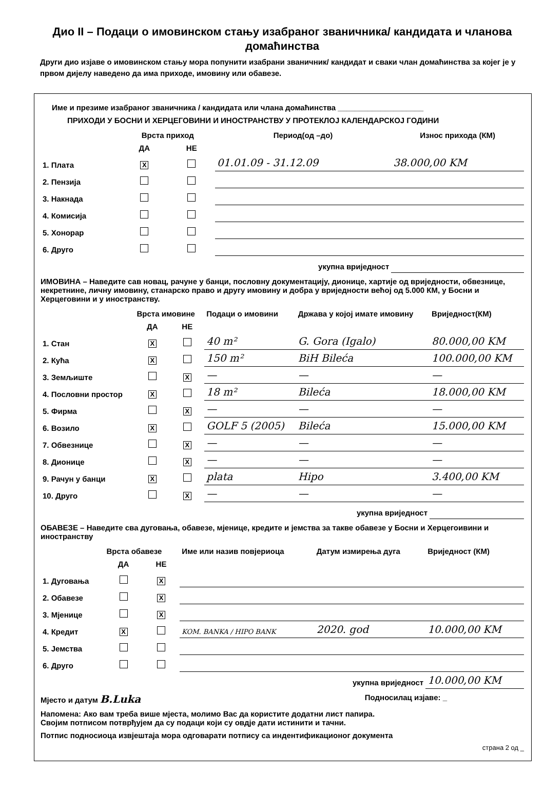Дио II – Подаци о имовинском стању изабраног званичника/ кандидата и члановa домаћинства
Други дио изјаве о имовинском стању мора попунити изабрани званичник/ кандидат и сваки члан домаћинства за којег је у првом дијелу наведено да има приходе, имовину или обавезе.
Име и презиме изабраног званичника / кандидата или члана домаћинства ____________________
ПРИХОДИ У БОСНИ И ХЕРЦЕГОВИНИ И ИНОСТРАНСТВУ У ПРОТЕКЛОЈ КАЛЕНДАРСКОЈ ГОДИНИ
| | Врста приход | | Период(од –до) | Износ прихода (КМ) |
| --- | --- | --- | --- | --- |
| | ДА | НЕ | | |
| 1. Плата | X | | 01.01.09 - 31.12.09 | 38.000,00 KM |
| 2. Пензија | | | | |
| 3. Накнада | | | | |
| 4. Комисија | | | | |
| 5. Хонорар | | | | |
| 6. Друго | | | | |
| укупна вриједност | | | | |
ИМОВИНА – Наведите сав новац, рачуне у банци, пословну документацију, дионице, хартије од вриједности, обвезнице, некретнине, личну имовину, станарско право и другу имовину и добра у вриједности већој од 5.000 КМ, у Босни и Херцеговини и у иностранству.
| | Врста имовине | | Подаци о имовини | Држава у којој имате имовину | Вриједност(КМ) |
| --- | --- | --- | --- | --- | --- |
| | ДА | НЕ | | | |
| 1. Стан | X | | 40 m² | G. Gora (Igalo) | 80.000,00 KM |
| 2. Кућа | X | | 150 m² | BiH Bileća | 100.000,00 KM |
| 3. Земљиште | | X | — | — | — |
| 4. Пословни простор | X | | 18 m² | Bileća | 18.000,00 KM |
| 5. Фирма | | X | — | — | — |
| 6. Возило | X | | GOLF 5 (2005) | Bileća | 15.000,00 KM |
| 7. Обвезнице | | X | — | — | — |
| 8. Дионице | | X | — | — | — |
| 9. Рачун у банци | X | | plata | Hipo | 3.400,00 KM |
| 10. Друго | | X | — | — | — |
| укупна вриједност | | | | | |
ОБАВЕЗЕ – Наведите сва дуговања, обавезе, мјенице, кредите и јемства за такве обавезе у Босни и Херцегоивини и иностранству
| | Врста обавезе | | Име или назив повјериоца | Датум измирења дуга | Вриједност (КМ) |
| --- | --- | --- | --- | --- | --- |
| | ДА | НЕ | | | |
| 1. Дуговања | | X | | | |
| 2. Обавезе | | X | | | |
| 3. Мјенице | | X | | | |
| 4. Кредит | X | | KOM. BANKA / HIPO BANK | 2020. god | 10.000,00 KM |
| 5. Јемства | | | | | |
| 6. Друго | | | | | |
| укупна вриједност | | | | | 10.000,00 KM |
Мјесто и датум B.Luka Подносилац изјаве: _
Напомена: Ако вам треба више мјеста, молимо Вас да користите додатни лист папира.
Својим потписом потврђујем да су подаци који су овдје дати истинити и тачни.
Потпис подносиоца извјештаја мора одговарати потпису са индентификационог документа
страна 2 од _